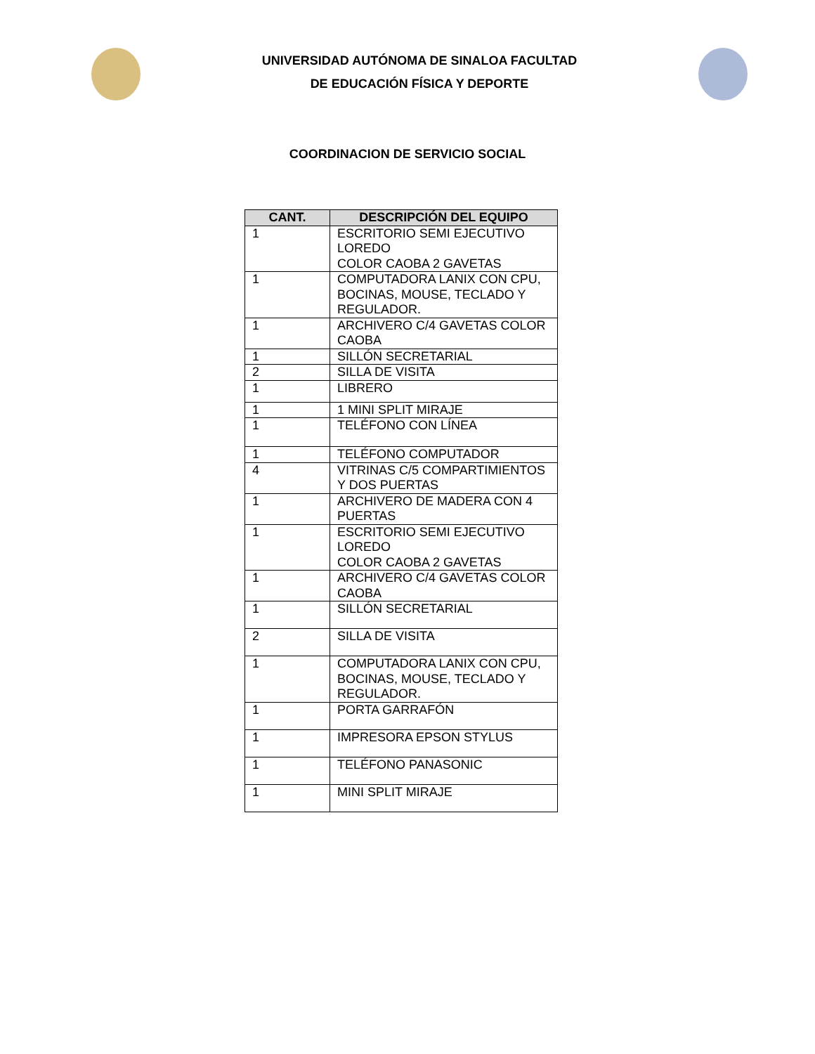UNIVERSIDAD AUTÓNOMA DE SINALOA FACULTAD
DE EDUCACIÓN FÍSICA Y DEPORTE
COORDINACION DE SERVICIO SOCIAL
| CANT. | DESCRIPCIÓN DEL EQUIPO |
| --- | --- |
| 1 | ESCRITORIO SEMI EJECUTIVO LOREDO COLOR CAOBA 2 GAVETAS |
| 1 | COMPUTADORA LANIX CON CPU, BOCINAS, MOUSE, TECLADO Y REGULADOR. |
| 1 | ARCHIVERO C/4 GAVETAS COLOR CAOBA |
| 1 | SILLÓN SECRETARIAL |
| 2 | SILLA DE VISITA |
| 1 | LIBRERO |
| 1 | 1 MINI SPLIT MIRAJE |
| 1 | TELÉFONO CON LÍNEA |
| 1 | TELÉFONO COMPUTADOR |
| 4 | VITRINAS C/5 COMPARTIMIENTOS Y DOS PUERTAS |
| 1 | ARCHIVERO DE MADERA CON 4 PUERTAS |
| 1 | ESCRITORIO SEMI EJECUTIVO LOREDO COLOR CAOBA 2 GAVETAS |
| 1 | ARCHIVERO C/4 GAVETAS COLOR CAOBA |
| 1 | SILLÓN SECRETARIAL |
| 2 | SILLA DE VISITA |
| 1 | COMPUTADORA LANIX CON CPU, BOCINAS, MOUSE, TECLADO Y REGULADOR. |
| 1 | PORTA GARRAFÓN |
| 1 | IMPRESORA EPSON STYLUS |
| 1 | TELÉFONO PANASONIC |
| 1 | MINI SPLIT MIRAJE |